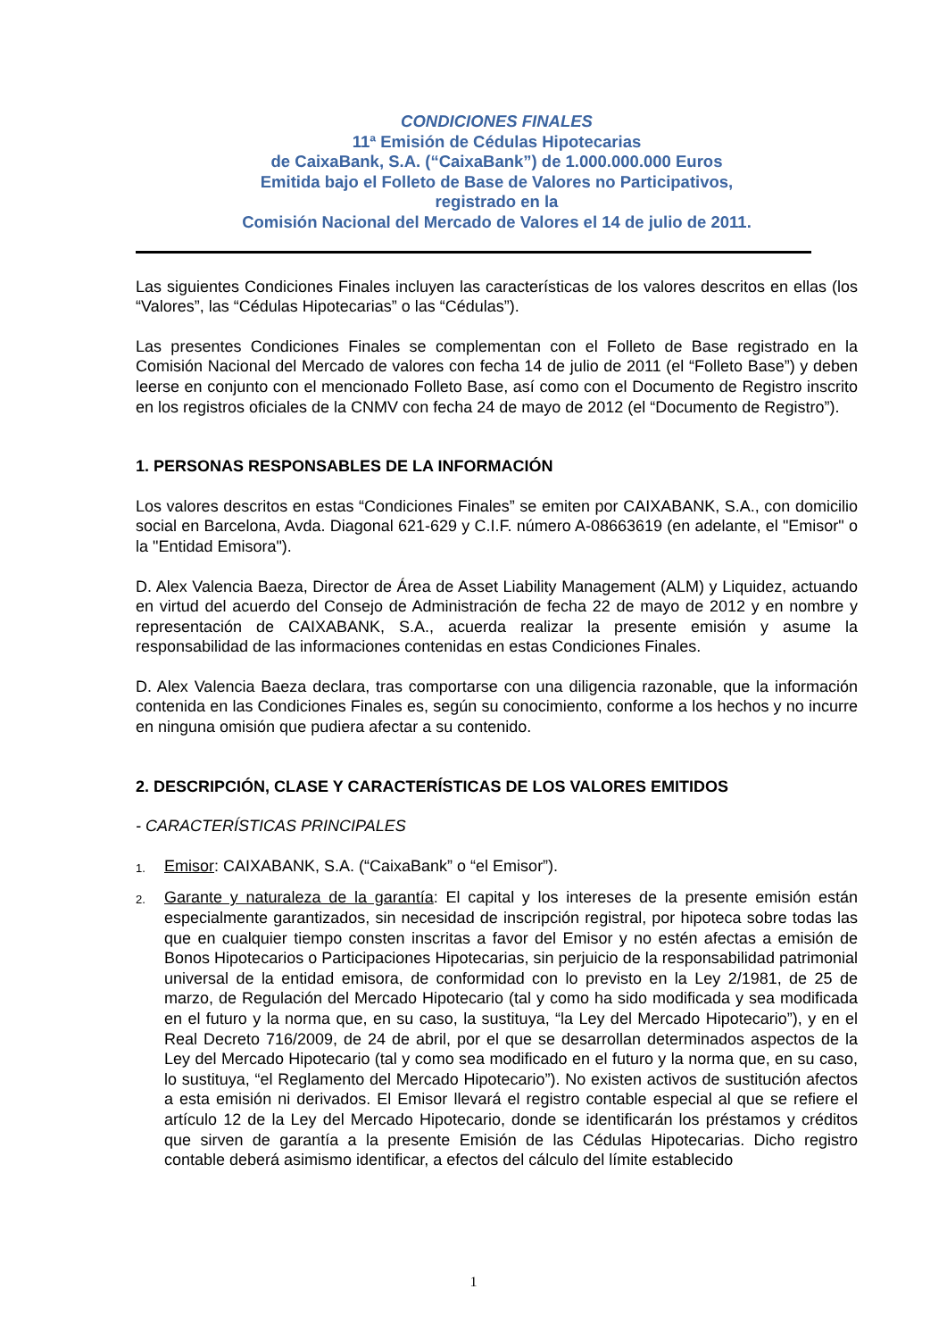CONDICIONES FINALES
11ª Emisión de Cédulas Hipotecarias
de CaixaBank, S.A. (“CaixaBank”) de 1.000.000.000 Euros
Emitida bajo el Folleto de Base de Valores no Participativos,
registrado en la
Comisión Nacional del Mercado de Valores el 14 de julio de 2011.
Las siguientes Condiciones Finales incluyen las características de los valores descritos en ellas (los “Valores”, las “Cédulas Hipotecarias” o las “Cédulas”).
Las presentes Condiciones Finales se complementan con el Folleto de Base registrado en la Comisión Nacional del Mercado de valores con fecha 14 de julio de 2011 (el “Folleto Base”) y deben leerse en conjunto con el mencionado Folleto Base, así como con el Documento de Registro inscrito en los registros oficiales de la CNMV con fecha 24 de mayo de 2012 (el “Documento de Registro”).
1. PERSONAS RESPONSABLES DE LA INFORMACIÓN
Los valores descritos en estas “Condiciones Finales” se emiten por CAIXABANK, S.A., con domicilio social en Barcelona, Avda. Diagonal 621-629 y C.I.F. número A-08663619 (en adelante, el "Emisor" o la "Entidad Emisora").
D. Alex Valencia Baeza, Director de Área de Asset Liability Management (ALM) y Liquidez, actuando en virtud del acuerdo del Consejo de Administración de fecha 22 de mayo de 2012 y en nombre y representación de CAIXABANK, S.A., acuerda realizar la presente emisión y asume la responsabilidad de las informaciones contenidas en estas Condiciones Finales.
D. Alex Valencia Baeza declara, tras comportarse con una diligencia razonable, que la información contenida en las Condiciones Finales es, según su conocimiento, conforme a los hechos y no incurre en ninguna omisión que pudiera afectar a su contenido.
2. DESCRIPCIÓN, CLASE Y CARACTERÍSTICAS DE LOS VALORES EMITIDOS
- CARACTERÍSTICAS PRINCIPALES
1.
Emisor: CAIXABANK, S.A. (“CaixaBank” o “el Emisor”).
2.
Garante y naturaleza de la garantía: El capital y los intereses de la presente emisión están especialmente garantizados, sin necesidad de inscripción registral, por hipoteca sobre todas las que en cualquier tiempo consten inscritas a favor del Emisor y no estén afectas a emisión de Bonos Hipotecarios o Participaciones Hipotecarias, sin perjuicio de la responsabilidad patrimonial universal de la entidad emisora, de conformidad con lo previsto en la Ley 2/1981, de 25 de marzo, de Regulación del Mercado Hipotecario (tal y como ha sido modificada y sea modificada en el futuro y la norma que, en su caso, la sustituya, “la Ley del Mercado Hipotecario”), y en el Real Decreto 716/2009, de 24 de abril, por el que se desarrollan determinados aspectos de la Ley del Mercado Hipotecario (tal y como sea modificado en el futuro y la norma que, en su caso, lo sustituya, “el Reglamento del Mercado Hipotecario”). No existen activos de sustitución afectos a esta emisión ni derivados. El Emisor llevará el registro contable especial al que se refiere el artículo 12 de la Ley del Mercado Hipotecario, donde se identificarán los préstamos y créditos que sirven de garantía a la presente Emisión de las Cédulas Hipotecarias. Dicho registro contable deberá asimismo identificar, a efectos del cálculo del límite establecido
1